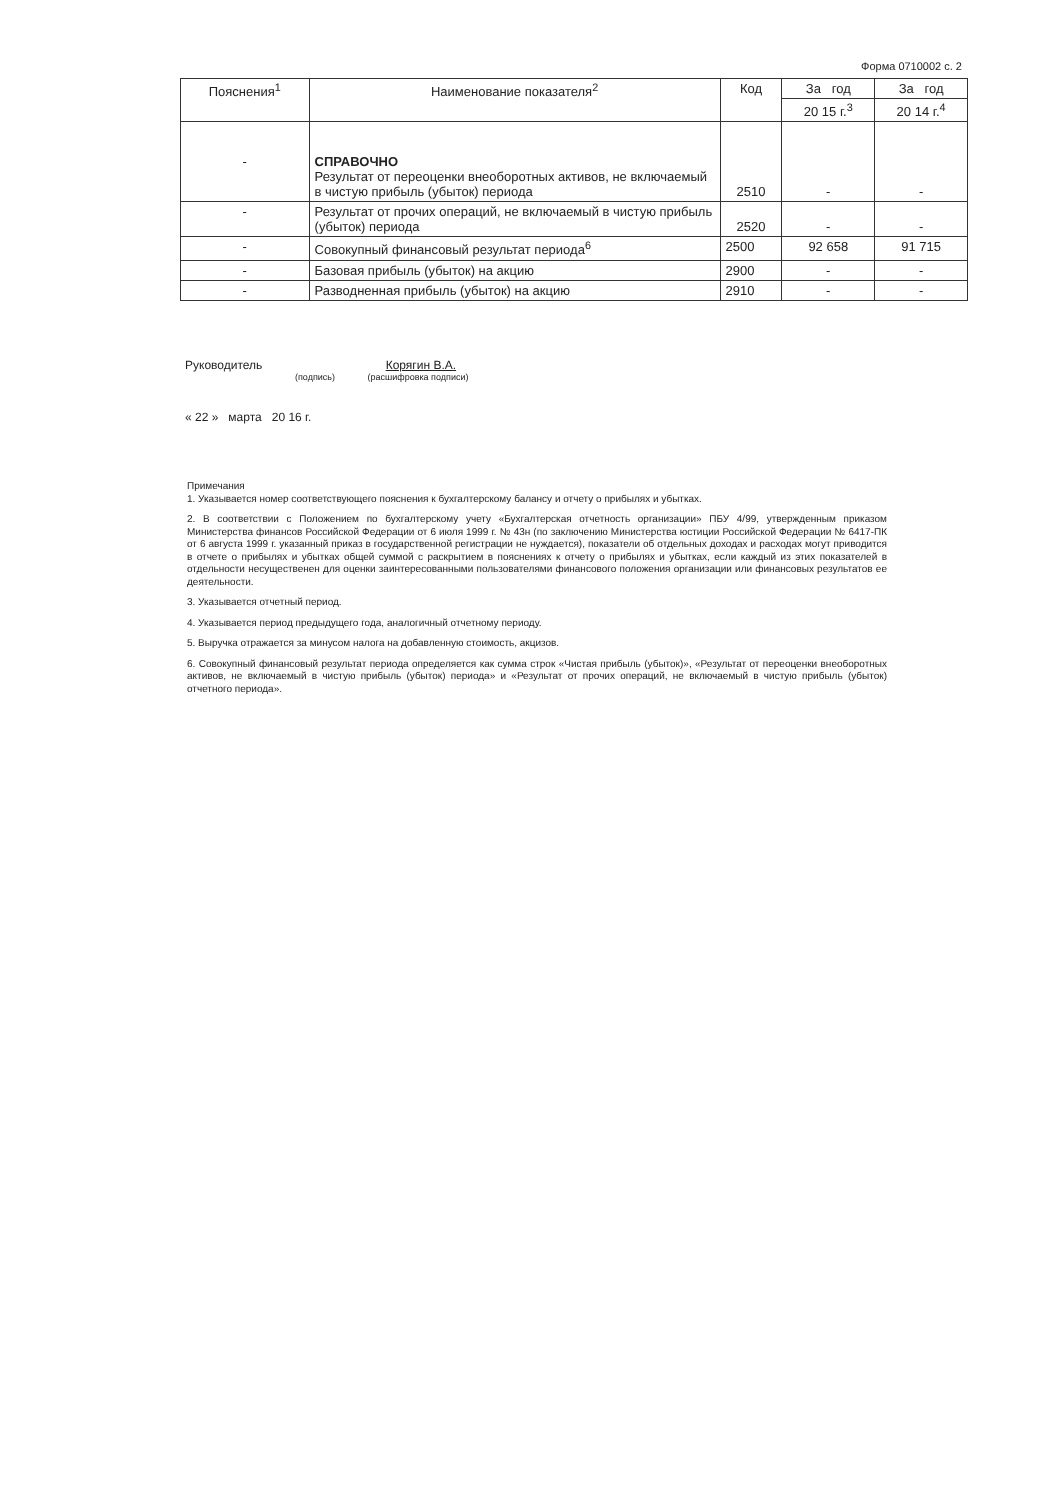Форма 0710002 с. 2
| Пояснения<sup>1</sup> | Наименование показателя<sup>2</sup> | Код | За год | За год |
| --- | --- | --- | --- | --- |
| | | | 20 15 г.<sup>3</sup> | 20 14 г.<sup>4</sup> |
| - | СПРАВОЧНО Результат от переоценки внеоборотных активов, не включаемый в чистую прибыль (убыток) периода | 2510 | - | - |
| - | Результат от прочих операций, не включаемый в чистую прибыль (убыток) периода | 2520 | - | - |
| - | Совокупный финансовый результат периода<sup>6</sup> | 2500 | 92 658 | 91 715 |
| - | Базовая прибыль (убыток) на акцию | 2900 | - | - |
| - | Разводненная прибыль (убыток) на акцию | 2910 | - | - |
Руководитель Корягин В.А.
(подпись) (расшифровка подписи)
« 22 » марта 20 16 г.
Примечания
1. Указывается номер соответствующего пояснения к бухгалтерскому балансу и отчету о прибылях и убытках.
2. В соответствии с Положением по бухгалтерскому учету «Бухгалтерская отчетность организации» ПБУ 4/99, утвержденным приказом Министерства финансов Российской Федерации от 6 июля 1999 г. № 43н (по заключению Министерства юстиции Российской Федерации № 6417-ПК от 6 августа 1999 г. указанный приказ в государственной регистрации не нуждается), показатели об отдельных доходах и расходах могут приводится в отчете о прибылях и убытках общей суммой с раскрытием в пояснениях к отчету о прибылях и убытках, если каждый из этих показателей в отдельности несущественен для оценки заинтересованными пользователями финансового положения организации или финансовых результатов ее деятельности.
3. Указывается отчетный период.
4. Указывается период предыдущего года, аналогичный отчетному периоду.
5. Выручка отражается за минусом налога на добавленную стоимость, акцизов.
6. Совокупный финансовый результат периода определяется как сумма строк «Чистая прибыль (убыток)», «Результат от переоценки внеоборотных активов, не включаемый в чистую прибыль (убыток) периода» и «Результат от прочих операций, не включаемый в чистую прибыль (убыток) отчетного периода».